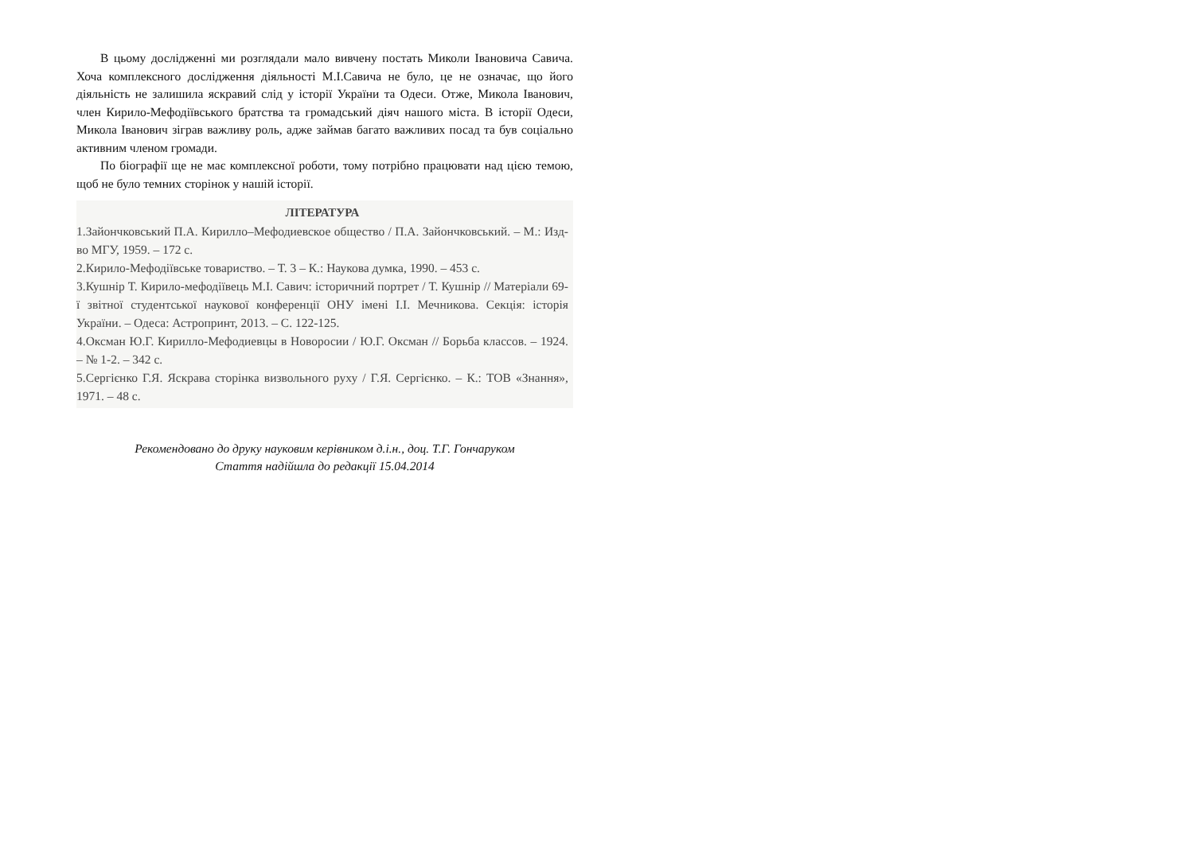В цьому дослідженні ми розглядали мало вивчену постать Миколи Івановича Савича. Хоча комплексного дослідження діяльності М.І.Савича не було, це не означає, що його діяльність не залишила яскравий слід у історії України та Одеси. Отже, Микола Іванович, член Кирило-Мефодіївського братства та громадський діяч нашого міста. В історії Одеси, Микола Іванович зіграв важливу роль, адже займав багато важливих посад та був соціально активним членом громади.
По біографії ще не має комплексної роботи, тому потрібно працювати над цією темою, щоб не було темних сторінок у нашій історії.
ЛІТЕРАТУРА
1.Зайончковський П.А. Кирилло–Мефодиевское общество / П.А. Зайончковський. – М.: Изд-во МГУ, 1959. – 172 с.
2.Кирило-Мефодіївське товариство. – Т. 3 – К.: Наукова думка, 1990. – 453 с.
3.Кушнір Т. Кирило-мефодіївець М.І. Савич: історичний портрет / Т. Кушнір // Матеріали 69-ї звітної студентської наукової конференції ОНУ імені І.І. Мечникова. Секція: історія України. – Одеса: Астропринт, 2013. – С. 122-125.
4.Оксман Ю.Г. Кирилло-Мефодиевцы в Новоросии / Ю.Г. Оксман // Борьба классов. – 1924. – № 1-2. – 342 с.
5.Сергієнко Г.Я. Яскрава сторінка визвольного руху / Г.Я. Сергієнко. – К.: ТОВ «Знання», 1971. – 48 с.
Рекомендовано до друку науковим керівником д.і.н., доц. Т.Г. Гончаруком
Стаття надійшла до редакції 15.04.2014